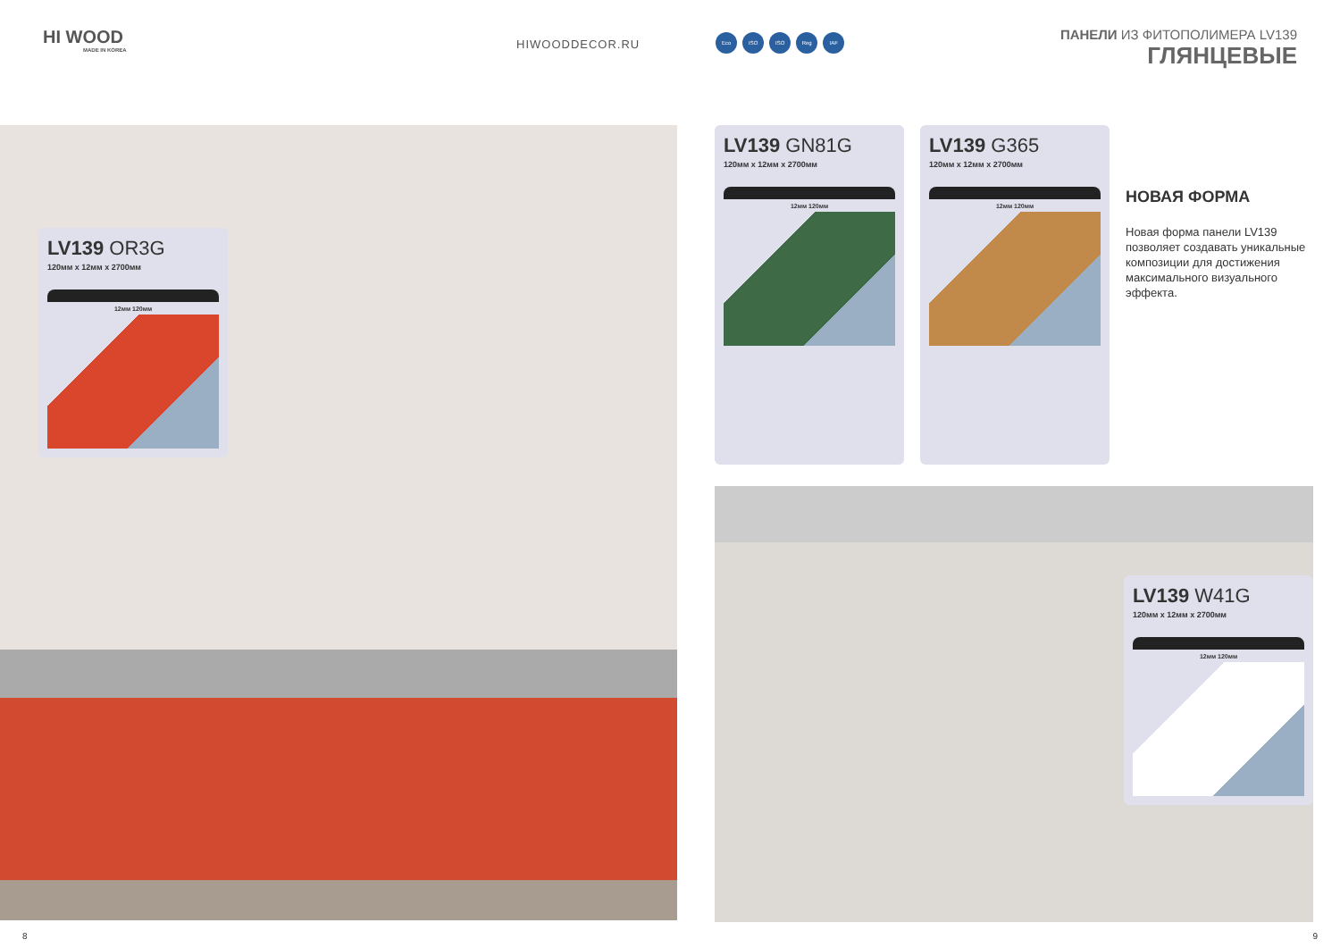HI WOOD
MADE IN KOREA
HIWOODDECOR.RU
Eco ISO ISO Reg IAF
ПАНЕЛИ ИЗ ФИТОПОЛИМЕРА LV139
ГЛЯНЦЕВЫЕ
LV139 OR3G
120мм x 12мм x 2700мм
12мм 120мм
LV139 GN81G
120мм x 12мм x 2700мм
12мм 120мм
LV139 G365
120мм x 12мм x 2700мм
12мм 120мм
НОВАЯ ФОРМА
Новая форма панели LV139 позволяет создавать уникальные композиции для достижения максимального визуального эффекта.
LV139 W41G
120мм x 12мм x 2700мм
12мм 120мм
8 9